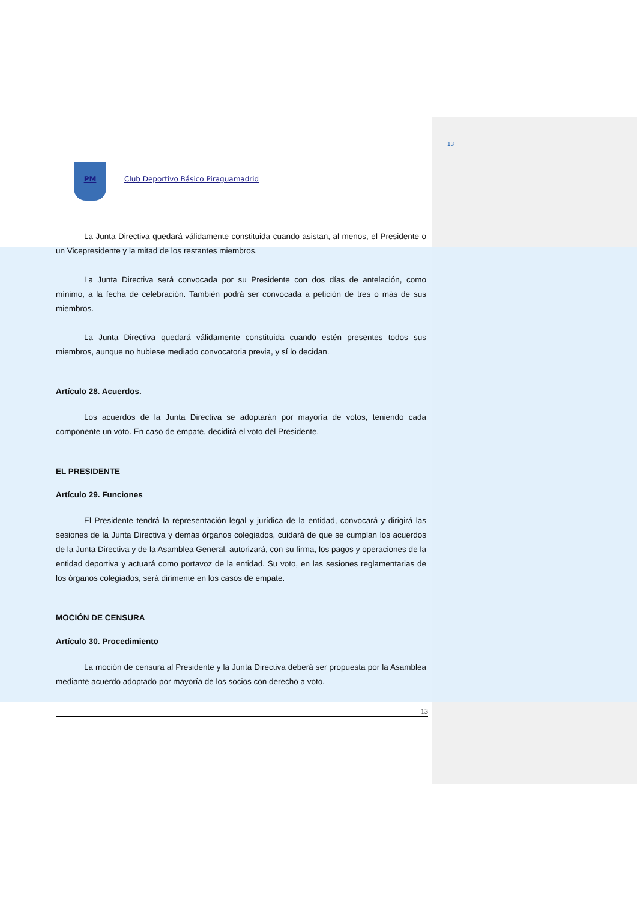13
PM Club Deportivo Básico Piraguamadrid
La Junta Directiva quedará válidamente constituida cuando asistan, al menos, el Presidente o un Vicepresidente y la mitad de los restantes miembros.
La Junta Directiva será convocada por su Presidente con dos días de antelación, como mínimo, a la fecha de celebración. También podrá ser convocada a petición de tres o más de sus miembros.
La Junta Directiva quedará válidamente constituida cuando estén presentes todos sus miembros, aunque no hubiese mediado convocatoria previa, y sí lo decidan.
Artículo 28. Acuerdos.
Los acuerdos de la Junta Directiva se adoptarán por mayoría de votos, teniendo cada componente un voto. En caso de empate, decidirá el voto del Presidente.
EL PRESIDENTE
Artículo 29. Funciones
El Presidente tendrá la representación legal y jurídica de la entidad, convocará y dirigirá las sesiones de la Junta Directiva y demás órganos colegiados, cuidará de que se cumplan los acuerdos de la Junta Directiva y de la Asamblea General, autorizará, con su firma, los pagos y operaciones de la entidad deportiva y actuará como portavoz de la entidad. Su voto, en las sesiones reglamentarias de los órganos colegiados, será dirimente en los casos de empate.
MOCIÓN DE CENSURA
Artículo 30. Procedimiento
La moción de censura al Presidente y la Junta Directiva deberá ser propuesta por la Asamblea mediante acuerdo adoptado por mayoría de los socios con derecho a voto.
13